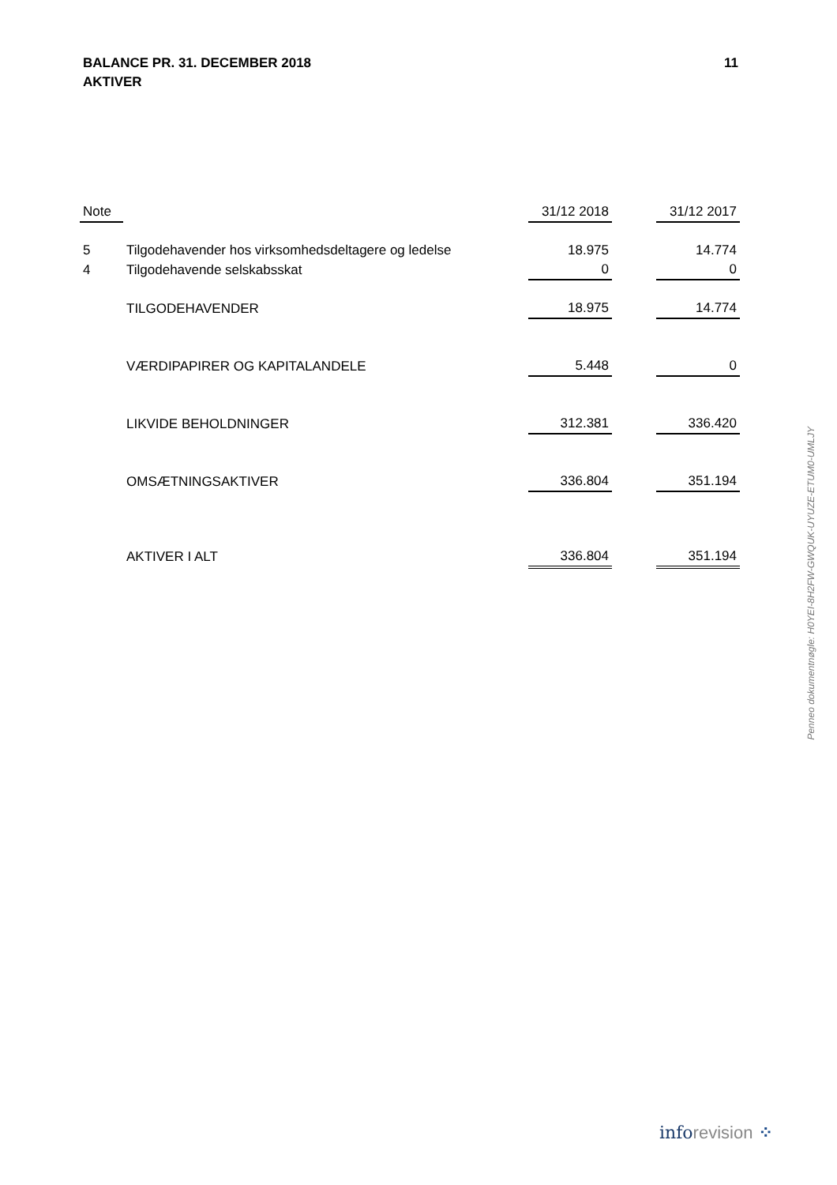BALANCE PR. 31. DECEMBER 2018
AKTIVER
11
| Note | | 31/12 2018 | | 31/12 2017 |
| --- | --- | --- | --- | --- |
| 5 | Tilgodehavender hos virksomhedsdeltagere og ledelse | 18.975 | | 14.774 |
| 4 | Tilgodehavende selskabsskat | 0 | | 0 |
| | TILGODEHAVENDER | 18.975 | | 14.774 |
| | VÆRDIPAPIRER OG KAPITALANDELE | 5.448 | | 0 |
| | LIKVIDE BEHOLDNINGER | 312.381 | | 336.420 |
| | OMSÆTNINGSAKTIVER | 336.804 | | 351.194 |
| | AKTIVER I ALT | 336.804 | | 351.194 |
Penneo dokumentnøgle: H0YEI-8H2FW-GWQUK-UYUZE-ETUM0-UMLJY
inforevision ⁘